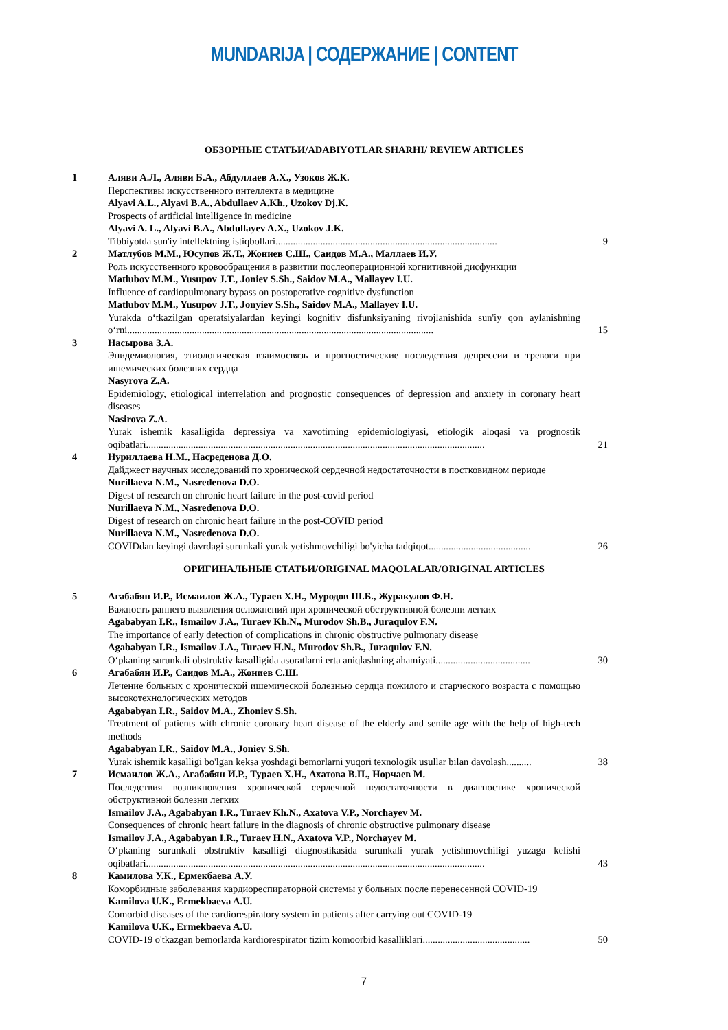MUNDARIJA | СОДЕРЖАНИЕ | CONTENT
ОБЗОРНЫЕ СТАТЬИ/ADABIYOTLAR SHARHI/ REVIEW ARTICLES
| 1 | Аляви А.Л., Аляви Б.А., Абдуллаев А.Х., Узоков Ж.К. Перспективы искусственного интеллекта в медицине Alyavi A.L., Alyavi B.A., Abdullaev A.Kh., Uzokov Dj.K. Prospects of artificial intelligence in medicine Alyavi A. L., Alyavi B.A., Abdullayev A.X., Uzokov J.K. Tibbiyotda sun'iy intellektning istiqbollari......................................................................................... | 9 |
| 2 | Матлубов М.М., Юсупов Ж.Т., Жониев С.Ш., Саидов М.А., Маллаев И.У. Роль искусственного кровообращения в развитии послеоперационной когнитивной дисфункции Matlubov M.M., Yusupov J.T., Joniev S.Sh., Saidov M.A., Mallayev I.U. Influence of cardiopulmonary bypass on postoperative cognitive dysfunction Matlubov M.M., Yusupov J.T., Jonyiev S.Sh., Saidov M.A., Mallayev I.U. Yurakda o‘tkazilgan operatsiyalardan keyingi kognitiv disfunksiyaning rivojlanishida sun'iy qon aylanishning o‘rni........................................................................................................................... | 15 |
| 3 | Насырова З.А. Эпидемиология, этиологическая взаимосвязь и прогностические последствия депрессии и тревоги при ишемических болезнях сердца Nasyrova Z.A. Epidemiology, etiological interrelation and prognostic consequences of depression and anxiety in coronary heart diseases Nasirova Z.A. Yurak ishemik kasalligida depressiya va xavotirning epidemiologiyasi, etiologik aloqasi va prognostik oqibatlari........................................................................................................................................ | 21 |
| 4 | Нуриллаева Н.М., Насреденова Д.О. Дайджест научных исследований по хронической сердечной недостаточности в постковидном периоде Nurillaeva N.M., Nasredenova D.O. Digest of research on chronic heart failure in the post-covid period Nurillaeva N.M., Nasredenova D.O. Digest of research on chronic heart failure in the post-COVID period Nurillaeva N.M., Nasredenova D.O. COVIDdan keyingi davrdagi surunkali yurak yetishmovchiligi bo'yicha tadqiqot......................................... | 26 |
ОРИГИНАЛЬНЫЕ СТАТЬИ/ORIGINAL MAQOLALAR/ORIGINAL ARTICLES
| 5 | Агабабян И.Р., Исмаилов Ж.А., Тураев Х.Н., Муродов Ш.Б., Журакулов Ф.Н. Важность раннего выявления осложнений при хронической обструктивной болезни легких Agababyan I.R., Ismailov J.A., Turaev Kh.N., Murodov Sh.B., Juraqulov F.N. The importance of early detection of complications in chronic obstructive pulmonary disease Agababyan I.R., Ismailov J.A., Turaev H.N., Murodov Sh.B., Juraqulov F.N. O‘pkaning surunkali obstruktiv kasalligida asoratlarni erta aniqlashning ahamiyati...................................... | 30 |
| 6 | Агабабян И.Р., Саидов М.А., Жониев С.Ш. Лечение больных с хронической ишемической болезнью сердца пожилого и старческого возраста с помощью высокотехнологических методов Agababyan I.R., Saidov M.A., Zhoniev S.Sh. Treatment of patients with chronic coronary heart disease of the elderly and senile age with the help of high-tech methods Agababyan I.R., Saidov M.A., Joniev S.Sh. Yurak ishemik kasalligi bo'lgan keksa yoshdagi bemorlarni yuqori texnologik usullar bilan davolash.......... | 38 |
| 7 | Исмаилов Ж.А., Агабабян И.Р., Тураев Х.Н., Ахатова В.П., Норчаев М. Последствия возникновения хронической сердечной недостаточности в диагностике хронической обструктивной болезни легких Ismailov J.A., Agababyan I.R., Turaev Kh.N., Axatova V.P., Norchayev M. Consequences of chronic heart failure in the diagnosis of chronic obstructive pulmonary disease Ismailov J.A., Agababyan I.R., Turaev H.N., Axatova V.P., Norchayev M. O‘pkaning surunkali obstruktiv kasalligi diagnostikasida surunkali yurak yetishmovchiligi yuzaga kelishi oqibatlari........................................................................................................................................ | 43 |
| 8 | Камилова У.К., Ермекбаева А.У. Коморбидные заболевания кардиореспираторной системы у больных после перенесенной COVID-19 Kamilova U.K., Ermekbaeva A.U. Comorbid diseases of the cardiorespiratory system in patients after carrying out COVID-19 Kamilova U.K., Ermekbaeva A.U. COVID-19 o'tkazgan bemorlarda kardiorespirator tizim komoorbid kasalliklari........................................... | 50 |
7